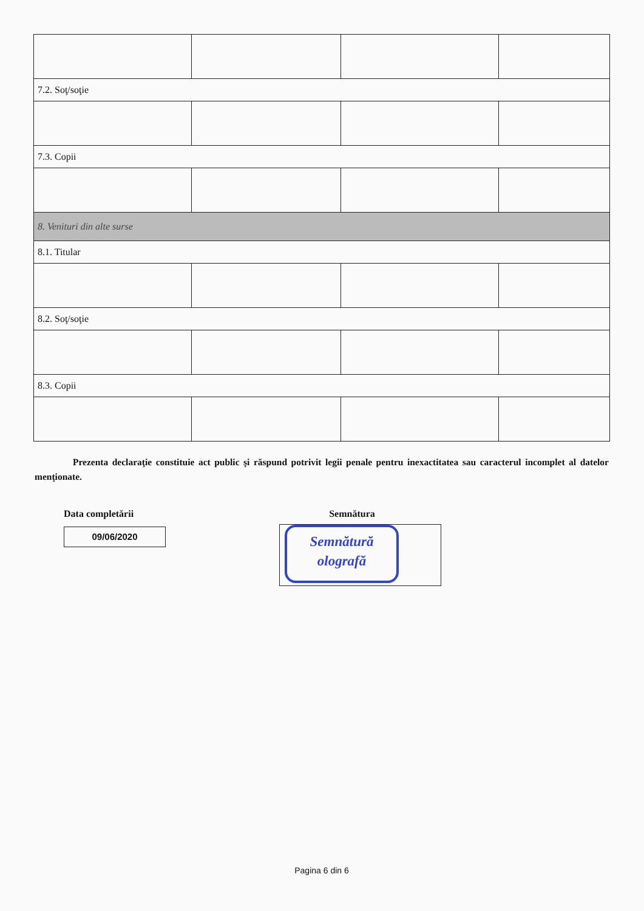| 7.2. Soţ/soţie | | | |
| 7.3. Copii | | | |
| 8. Venituri din alte surse | | | |
| 8.1. Titular | | | |
| 8.2. Soţ/soţie | | | |
| 8.3. Copii | | | |
Prezenta declaraţie constituie act public şi răspund potrivit legii penale pentru inexactitatea sau caracterul incomplet al datelor menţionate.
Data completării
09/06/2020
Semnătura
Semnătură
olografă
Pagina 6 din 6